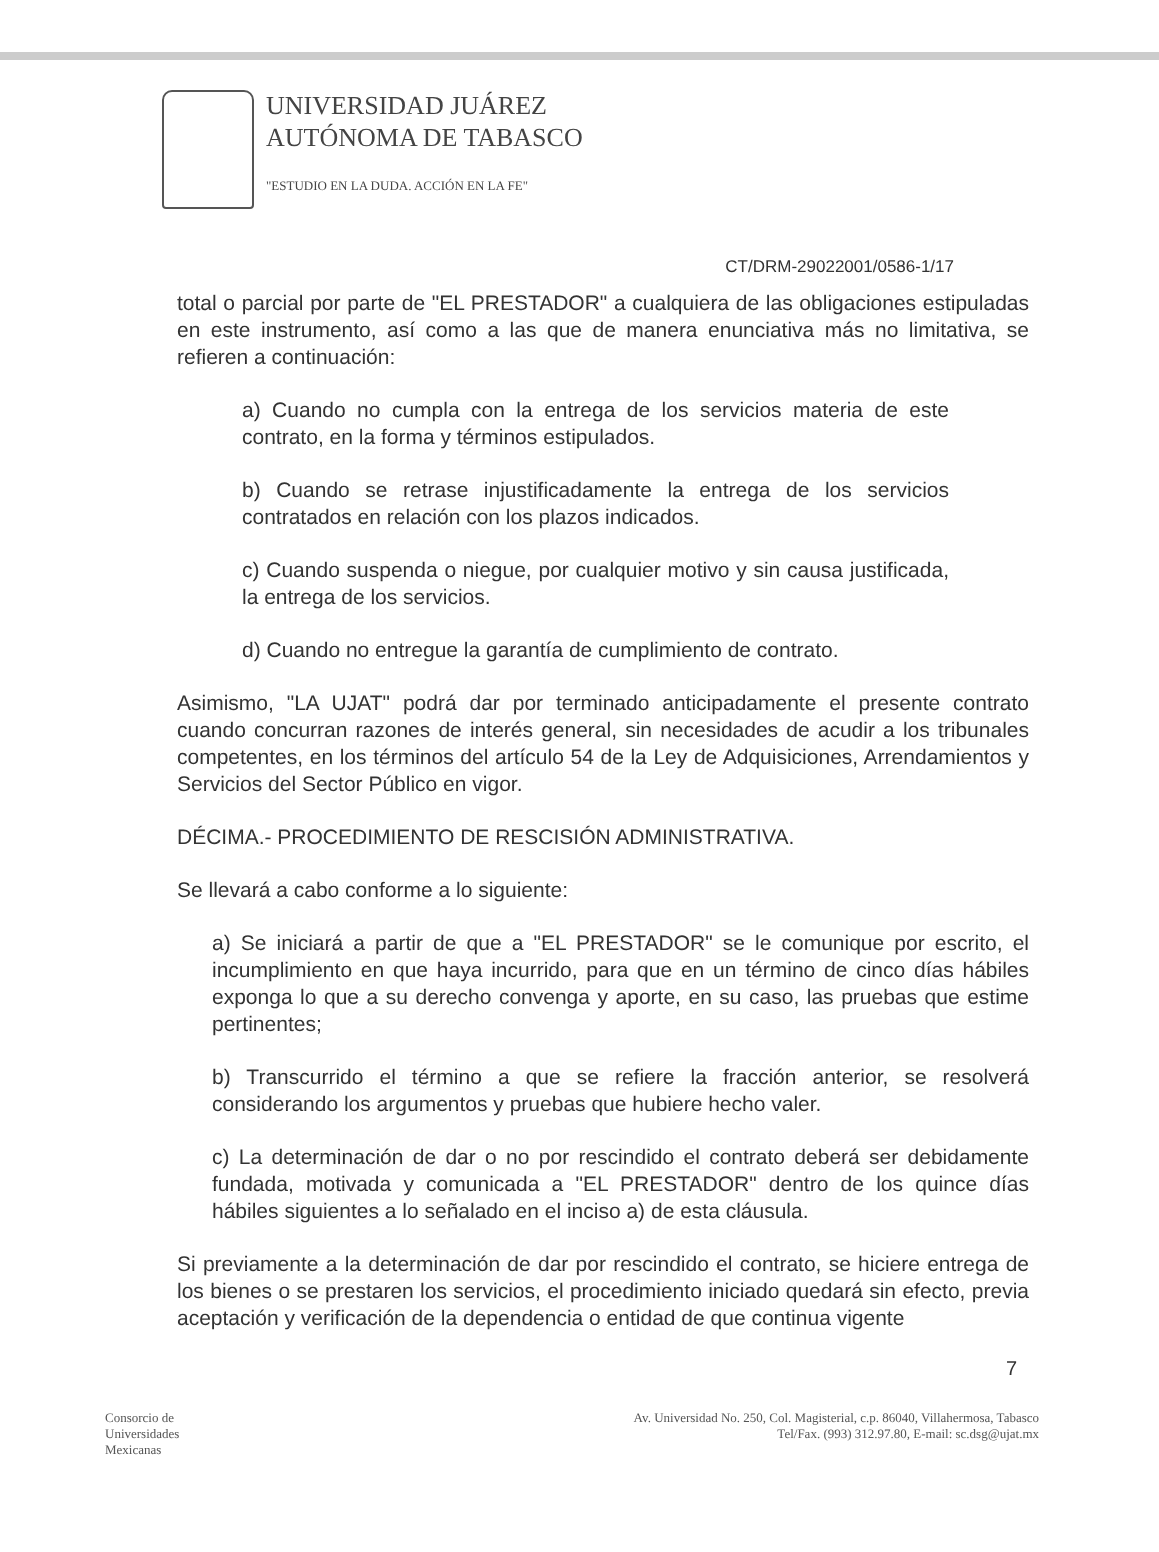UNIVERSIDAD JUÁREZ
AUTÓNOMA DE TABASCO
"ESTUDIO EN LA DUDA. ACCIÓN EN LA FE"
CT/DRM-29022001/0586-1/17
total o parcial por parte de "EL PRESTADOR" a cualquiera de las obligaciones estipuladas en este instrumento, así como a las que de manera enunciativa más no limitativa, se refieren a continuación:
a) Cuando no cumpla con la entrega de los servicios materia de este contrato, en la forma y términos estipulados.
b) Cuando se retrase injustificadamente la entrega de los servicios contratados en relación con los plazos indicados.
c) Cuando suspenda o niegue, por cualquier motivo y sin causa justificada, la entrega de los servicios.
d) Cuando no entregue la garantía de cumplimiento de contrato.
Asimismo, "LA UJAT" podrá dar por terminado anticipadamente el presente contrato cuando concurran razones de interés general, sin necesidades de acudir a los tribunales competentes, en los términos del artículo 54 de la Ley de Adquisiciones, Arrendamientos y Servicios del Sector Público en vigor.
DÉCIMA.- PROCEDIMIENTO DE RESCISIÓN ADMINISTRATIVA.
Se llevará a cabo conforme a lo siguiente:
a) Se iniciará a partir de que a "EL PRESTADOR" se le comunique por escrito, el incumplimiento en que haya incurrido, para que en un término de cinco días hábiles exponga lo que a su derecho convenga y aporte, en su caso, las pruebas que estime pertinentes;
b) Transcurrido el término a que se refiere la fracción anterior, se resolverá considerando los argumentos y pruebas que hubiere hecho valer.
c) La determinación de dar o no por rescindido el contrato deberá ser debidamente fundada, motivada y comunicada a "EL PRESTADOR" dentro de los quince días hábiles siguientes a lo señalado en el inciso a) de esta cláusula.
Si previamente a la determinación de dar por rescindido el contrato, se hiciere entrega de los bienes o se prestaren los servicios, el procedimiento iniciado quedará sin efecto, previa aceptación y verificación de la dependencia o entidad de que continua vigente
7
Consorcio de
Universidades
Mexicanas
Av. Universidad No. 250, Col. Magisterial, c.p. 86040, Villahermosa, Tabasco
Tel/Fax. (993) 312.97.80, E-mail: sc.dsg@ujat.mx